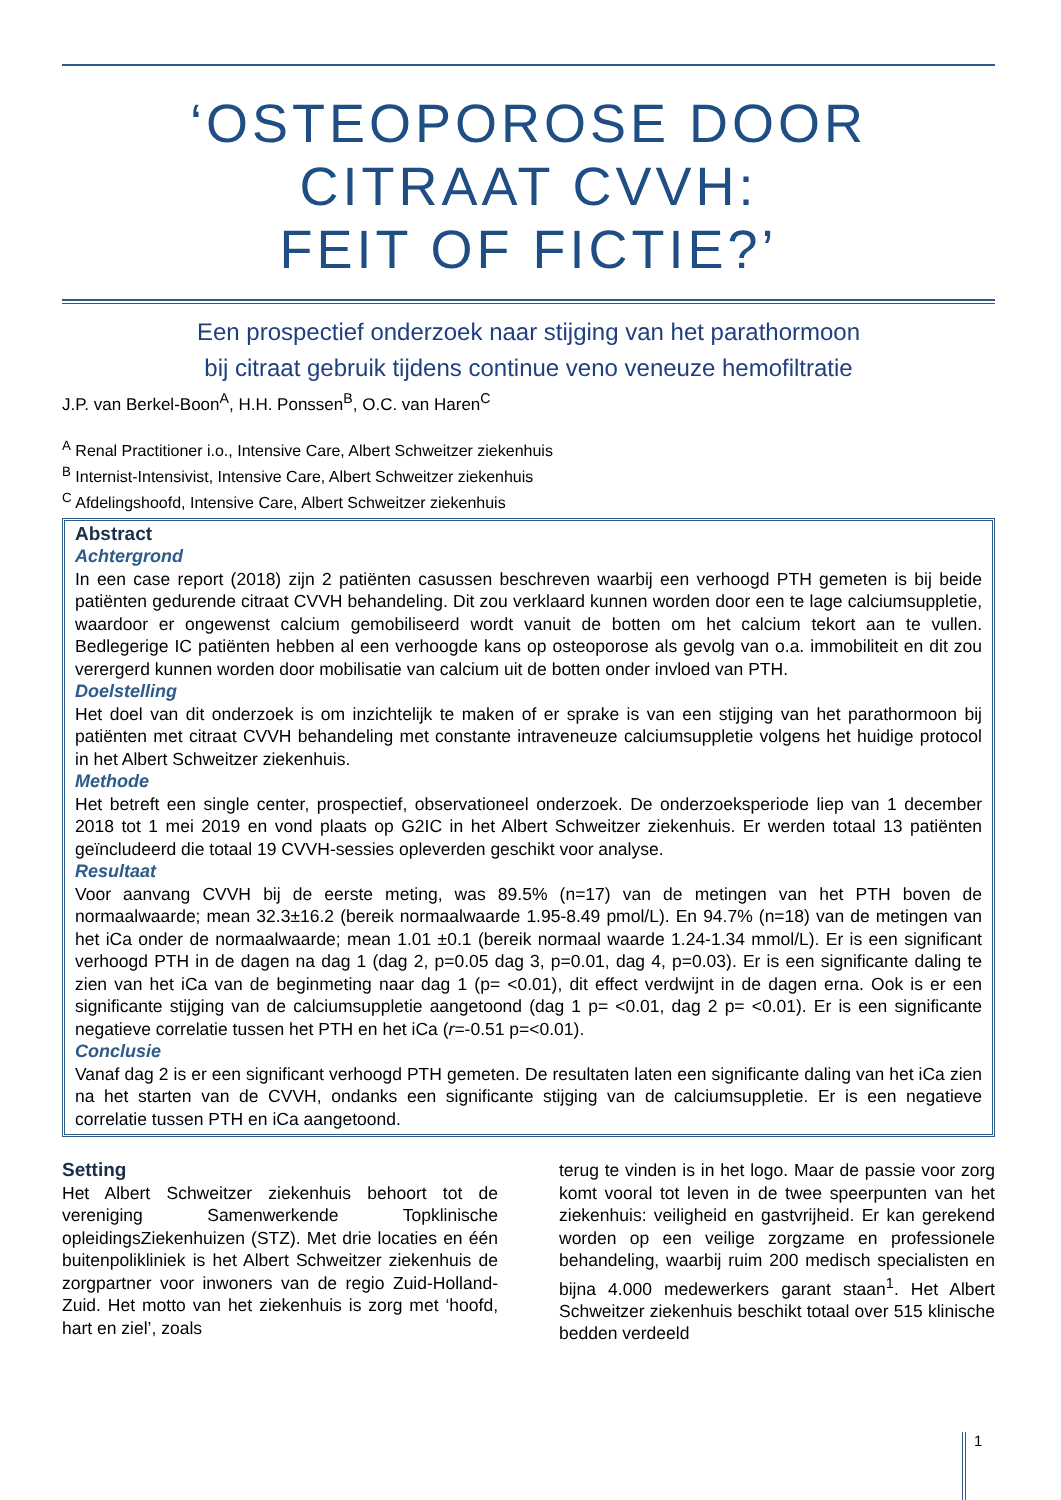‘OSTEOPOROSE DOOR
CITRAAT CVVH:
FEIT OF FICTIE?’
Een prospectief onderzoek naar stijging van het parathormoon
bij citraat gebruik tijdens continue veno veneuze hemofiltratie
J.P. van Berkel-Boon<sup>A</sup>, H.H. Ponssen<sup>B</sup>, O.C. van Haren<sup>C</sup>
<sup>A</sup> Renal Practitioner i.o., Intensive Care, Albert Schweitzer ziekenhuis
<sup>B</sup> Internist-Intensivist, Intensive Care, Albert Schweitzer ziekenhuis
<sup>C</sup> Afdelingshoofd, Intensive Care, Albert Schweitzer ziekenhuis
Abstract
Achtergrond
In een case report (2018) zijn 2 patiënten casussen beschreven waarbij een verhoogd PTH gemeten is bij beide patiënten gedurende citraat CVVH behandeling. Dit zou verklaard kunnen worden door een te lage calciumsuppletie, waardoor er ongewenst calcium gemobiliseerd wordt vanuit de botten om het calcium tekort aan te vullen. Bedlegerige IC patiënten hebben al een verhoogde kans op osteoporose als gevolg van o.a. immobiliteit en dit zou verergerd kunnen worden door mobilisatie van calcium uit de botten onder invloed van PTH.
Doelstelling
Het doel van dit onderzoek is om inzichtelijk te maken of er sprake is van een stijging van het parathormoon bij patiënten met citraat CVVH behandeling met constante intraveneuze calciumsuppletie volgens het huidige protocol in het Albert Schweitzer ziekenhuis.
Methode
Het betreft een single center, prospectief, observationeel onderzoek. De onderzoeksperiode liep van 1 december 2018 tot 1 mei 2019 en vond plaats op G2IC in het Albert Schweitzer ziekenhuis. Er werden totaal 13 patiënten geïncludeerd die totaal 19 CVVH-sessies opleverden geschikt voor analyse.
Resultaat
Voor aanvang CVVH bij de eerste meting, was 89.5% (n=17) van de metingen van het PTH boven de normaalwaarde; mean 32.3±16.2 (bereik normaalwaarde 1.95-8.49 pmol/L). En 94.7% (n=18) van de metingen van het iCa onder de normaalwaarde; mean 1.01 ±0.1 (bereik normaal waarde 1.24-1.34 mmol/L). Er is een significant verhoogd PTH in de dagen na dag 1 (dag 2, p=0.05 dag 3, p=0.01, dag 4, p=0.03). Er is een significante daling te zien van het iCa van de beginmeting naar dag 1 (p= <0.01), dit effect verdwijnt in de dagen erna. Ook is er een significante stijging van de calciumsuppletie aangetoond (dag 1 p= <0.01, dag 2 p= <0.01). Er is een significante negatieve correlatie tussen het PTH en het iCa (r=-0.51 p=<0.01).
Conclusie
Vanaf dag 2 is er een significant verhoogd PTH gemeten. De resultaten laten een significante daling van het iCa zien na het starten van de CVVH, ondanks een significante stijging van de calciumsuppletie. Er is een negatieve correlatie tussen PTH en iCa aangetoond.
Setting
Het Albert Schweitzer ziekenhuis behoort tot de vereniging Samenwerkende Topklinische opleidingsZiekenhuizen (STZ). Met drie locaties en één buitenpolikliniek is het Albert Schweitzer ziekenhuis de zorgpartner voor inwoners van de regio Zuid-Holland-Zuid. Het motto van het ziekenhuis is zorg met ‘hoofd, hart en ziel’, zoals
terug te vinden is in het logo. Maar de passie voor zorg komt vooral tot leven in de twee speerpunten van het ziekenhuis: veiligheid en gastvrijheid. Er kan gerekend worden op een veilige zorgzame en professionele behandeling, waarbij ruim 200 medisch specialisten en bijna 4.000 medewerkers garant staan<sup>1</sup>. Het Albert Schweitzer ziekenhuis beschikt totaal over 515 klinische bedden verdeeld
1